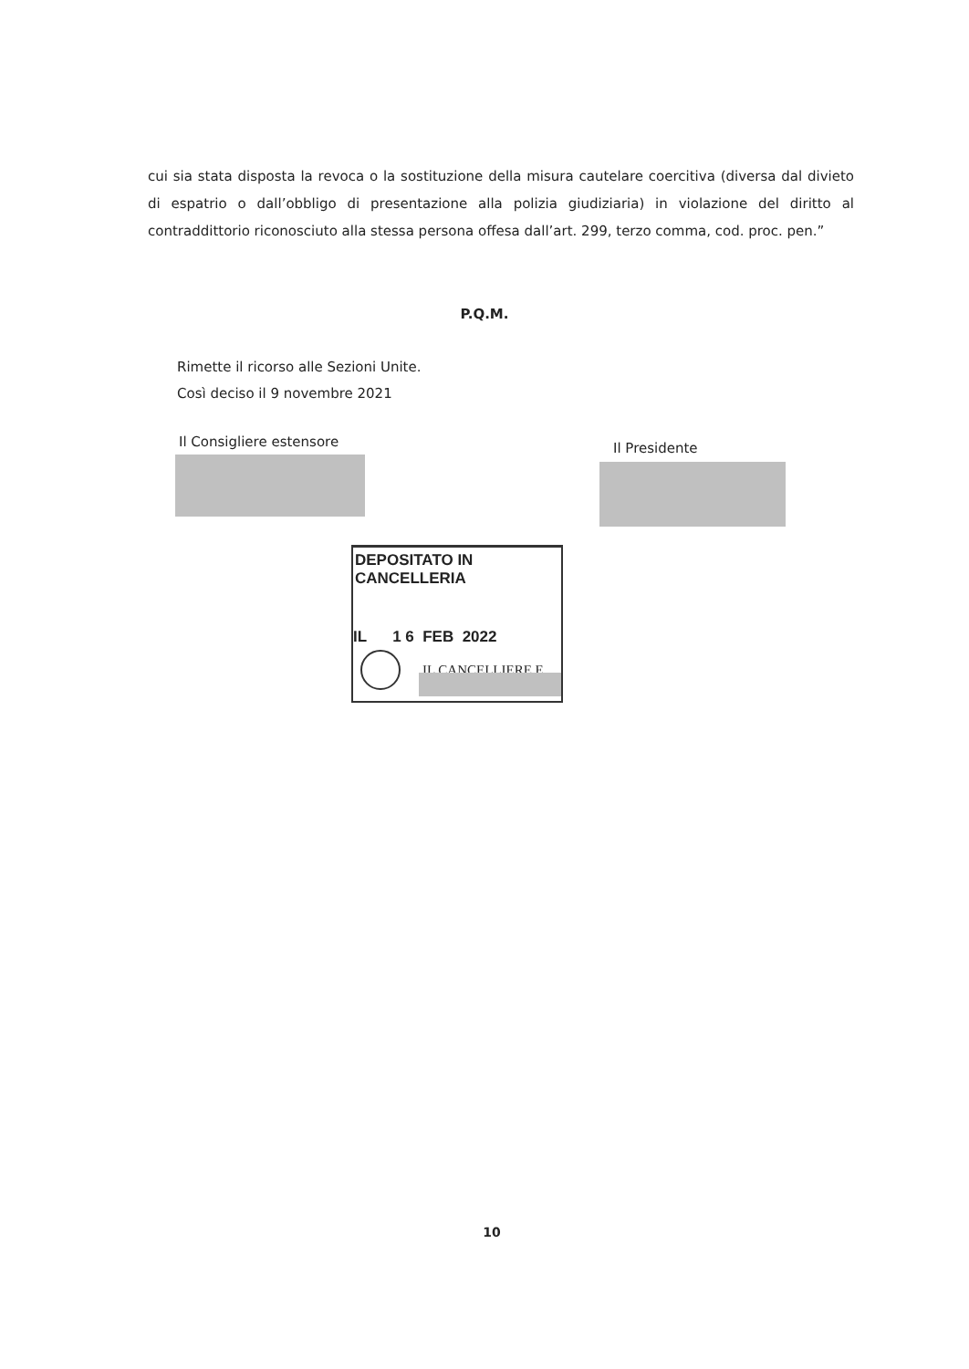cui sia stata disposta la revoca o la sostituzione della misura cautelare coercitiva (diversa dal divieto di espatrio o dall’obbligo di presentazione alla polizia giudiziaria) in violazione del diritto al contraddittorio riconosciuto alla stessa persona offesa dall’art. 299, terzo comma, cod. proc. pen.”
P.Q.M.
Rimette il ricorso alle Sezioni Unite.
Così deciso il 9 novembre 2021
Il Consigliere estensore Il Presidente
DEPOSITATO IN CANCELLERIA
IL 1 6 FEB 2022
IL CANCELLIERE E.
10